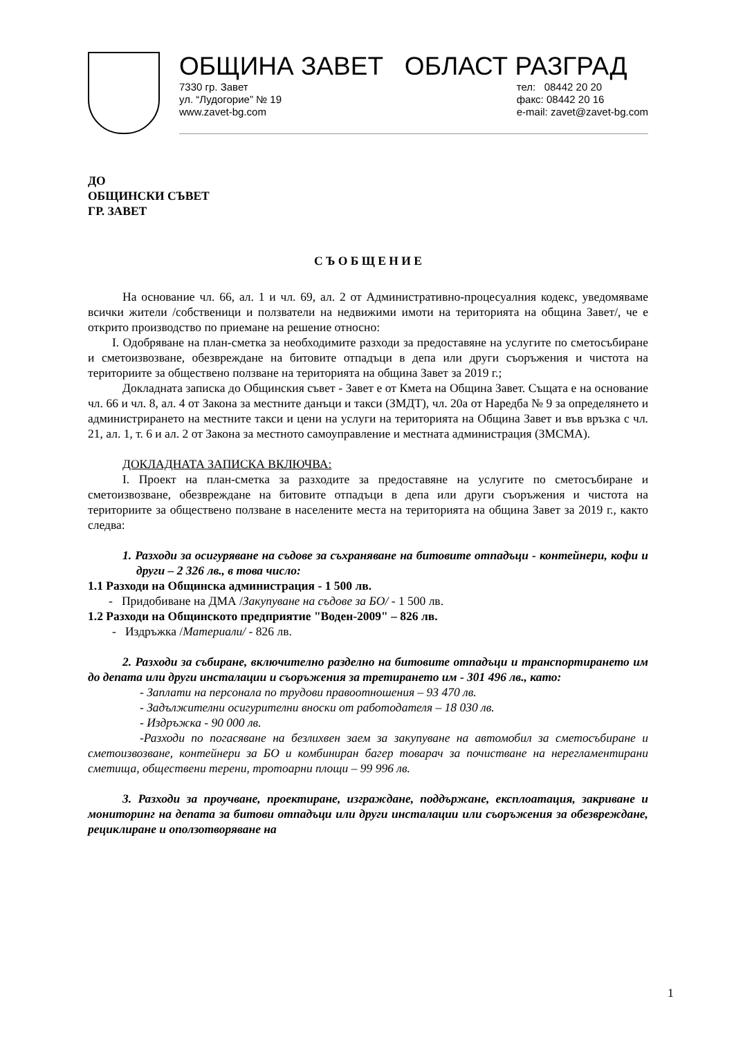ОБЩИНА ЗАВЕТ ОБЛАСТ РАЗГРАД
7330 гр. Завет
ул. “Лудогорие” № 19
www.zavet-bg.com
тел: 08442 20 20
факс: 08442 20 16
e-mail: zavet@zavet-bg.com
ДО
ОБЩИНСКИ СЪВЕТ
ГР. ЗАВЕТ
С Ъ О Б Щ Е Н И Е
На основание чл. 66, ал. 1 и чл. 69, ал. 2 от Административно-процесуалния кодекс, уведомяваме всички жители /собственици и ползватели на недвижими имоти на територията на община Завет/, че е открито производство по приемане на решение относно:
I. Одобряване на план-сметка за необходимите разходи за предоставяне на услугите по сметосъбиране и сметоизвозване, обезвреждане на битовите отпадъци в депа или други съоръжения и чистота на териториите за обществено ползване на територията на община Завет за 2019 г.;
Докладната записка до Общинския съвет - Завет е от Кмета на Община Завет. Същата е на основание чл. 66 и чл. 8, ал. 4 от Закона за местните данъци и такси (ЗМДТ), чл. 20а от Наредба № 9 за определянето и администрирането на местните такси и цени на услуги на територията на Община Завет и във връзка с чл. 21, ал. 1, т. 6 и ал. 2 от Закона за местното самоуправление и местната администрация (ЗМСМА).
ДОКЛАДНАТА ЗАПИСКА ВКЛЮЧВА:
I. Проект на план-сметка за разходите за предоставяне на услугите по сметосъбиране и сметоизвозване, обезвреждане на битовите отпадъци в депа или други съоръжения и чистота на териториите за обществено ползване в населените места на територията на община Завет за 2019 г., както следва:
1. Разходи за осигуряване на съдове за съхраняване на битовите отпадъци - контейнери, кофи и други – 2 326 лв., в това число:
1.1 Разходи на Общинска администрация - 1 500 лв.
- Придобиване на ДМА /Закупуване на съдове за БО/ - 1 500 лв.
1.2 Разходи на Общинското предприятие "Воден-2009" – 826 лв.
- Издръжка /Материали/ - 826 лв.
2. Разходи за събиране, включително разделно на битовите отпадъци и транспортирането им до депата или други инсталации и съоръжения за третирането им - 301 496 лв., като:
- Заплати на персонала по трудови правоотношения – 93 470 лв.
- Задължителни осигурителни вноски от работодателя – 18 030 лв.
- Издръжка - 90 000 лв.
-Разходи по погасяване на безлихвен заем за закупуване на автомобил за сметосъбиране и сметоизвозване, контейнери за БО и комбиниран багер товарач за почистване на нерегламентирани сметища, обществени терени, тротоарни площи – 99 996 лв.
3. Разходи за проучване, проектиране, изграждане, поддържане, експлоатация, закриване и мониторинг на депата за битови отпадъци или други инсталации или съоръжения за обезвреждане, рециклиране и оползотворяване на
1